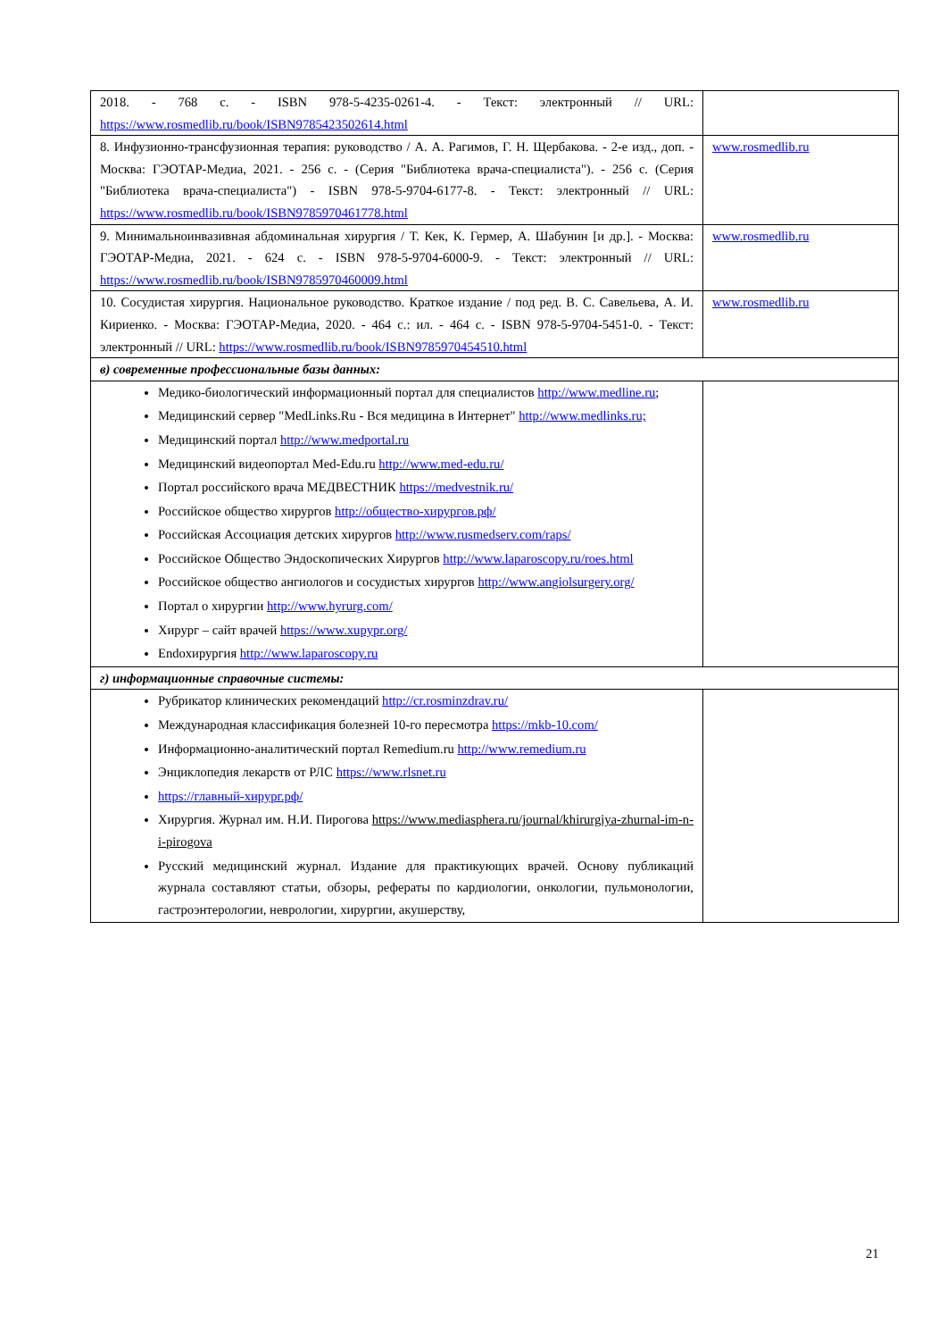| 2018. - 768 с. - ISBN 978-5-4235-0261-4. - Текст: электронный // URL: https://www.rosmedlib.ru/book/ISBN9785423502614.html | |
| 8. Инфузионно-трансфузионная терапия: руководство / А. А. Рагимов, Г. Н. Щербакова. - 2-е изд., доп. - Москва: ГЭОТАР-Медиа, 2021. - 256 с. - (Серия "Библиотека врача-специалиста"). - 256 с. (Серия "Библиотека врача-специалиста") - ISBN 978-5-9704-6177-8. - Текст: электронный // URL: https://www.rosmedlib.ru/book/ISBN9785970461778.html | www.rosmedlib.ru |
| 9. Минимальноинвазивная абдоминальная хирургия / Т. Кек, К. Гермер, А. Шабунин [и др.]. - Москва: ГЭОТАР-Медиа, 2021. - 624 с. - ISBN 978-5-9704-6000-9. - Текст: электронный // URL: https://www.rosmedlib.ru/book/ISBN9785970460009.html | www.rosmedlib.ru |
| 10. Сосудистая хирургия. Национальное руководство. Краткое издание / под ред. В. С. Савельева, А. И. Кириенко. - Москва: ГЭОТАР-Медиа, 2020. - 464 с.: ил. - 464 с. - ISBN 978-5-9704-5451-0. - Текст: электронный // URL: https://www.rosmedlib.ru/book/ISBN9785970454510.html | www.rosmedlib.ru |
| в) современные профессиональные базы данных: | |
| Медико-биологический информационный портал для специалистов http://www.medline.ru ; Медицинский сервер "MedLinks.Ru - Вся медицина в Интернет" http://www.medlinks.ru; Медицинский портал http://www.medportal.ru Медицинский видеопортал Med-Edu.ru http://www.med-edu.ru/ Портал российского врача МЕДВЕСТНИК https://medvestnik.ru/ Российское общество хирургов http://общество-хирургов.рф/ Российская Ассоциация детских хирургов http://www.rusmedserv.com/raps/ Российское Общество Эндоскопических Хирургов http://www.laparoscopy.ru/roes.html Российское общество ангиологов и сосудистых хирургов http://www.angiolsurgery.org/ Портал о хирургии http://www.hyrurg.com/ Хирург – сайт врачей https://www.xupypr.org/ Endoхирургия http://www.laparoscopy.ru | |
| г) информационные справочные системы: | |
| Рубрикатор клинических рекомендаций http://cr.rosminzdrav.ru/ Международная классификация болезней 10-го пересмотра https://mkb-10.com/ Информационно-аналитический портал Remedium.ru http://www.remedium.ru Энциклопедия лекарств от РЛС https://www.rlsnet.ru https://главный-хирург.рф/ Хирургия. Журнал им. Н.И. Пирогова https://www.mediasphera.ru/journal/khirurgiya-zhurnal-im-n-i-pirogova Русский медицинский журнал. Издание для практикующих врачей. Основу публикаций журнала составляют статьи, обзоры, рефераты по кардиологии, онкологии, пульмонологии, гастроэнтерологии, неврологии, хирургии, акушерству, | |
21